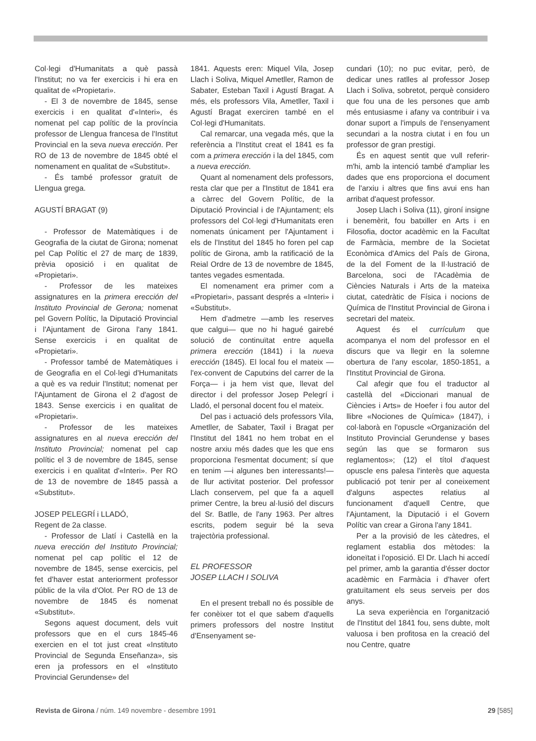Col·legi d'Humanitats a què passà l'Institut; no va fer exercicis i hi era en qualitat de «Propietari».
- El 3 de novembre de 1845, sense exercicis i en qualitat d'«Interi», és nomenat pel cap polític de la província professor de Llengua francesa de l'Institut Provincial en la seva nueva erección. Per RO de 13 de novembre de 1845 obté el nomenament en qualitat de «Substitut».
- És també professor gratuït de Llengua grega.
AGUSTÍ BRAGAT (9)
- Professor de Matemàtiques i de Geografia de la ciutat de Girona; nomenat pel Cap Polític el 27 de març de 1839, prèvia oposició i en qualitat de «Propietari».
- Professor de les mateixes assignatures en la primera erección del Instituto Provincial de Gerona; nomenat pel Govern Polític, la Diputació Provincial i l'Ajuntament de Girona l'any 1841. Sense exercicis i en qualitat de «Propietari».
- Professor també de Matemàtiques i de Geografia en el Col·legi d'Humanitats a què es va reduir l'Institut; nomenat per l'Ajuntament de Girona el 2 d'agost de 1843. Sense exercicis i en qualitat de «Propietari».
- Professor de les mateixes assignatures en al nueva erección del Instituto Provincial; nomenat pel cap polític el 3 de novembre de 1845, sense exercicis i en qualitat d'«Interi». Per RO de 13 de novembre de 1845 passà a «Substitut».
JOSEP PELEGRÍ i LLADÓ,
Regent de 2a classe.
- Professor de Llatí i Castellà en la nueva erección del Instituto Provincial; nomenat pel cap polític el 12 de novembre de 1845, sense exercicis, pel fet d'haver estat anteriorment professor públic de la vila d'Olot. Per RO de 13 de novembre de 1845 és nomenat «Substitut».
Segons aquest document, dels vuit professors que en el curs 1845-46 exercien en el tot just creat «Instituto Provincial de Segunda Enseñanza», sis eren ja professors en el «Instituto Provincial Gerundense» del
1841. Aquests eren: Miquel Vila, Josep Llach i Soliva, Miquel Ametller, Ramon de Sabater, Esteban Taxil i Agustí Bragat. A més, els professors Vila, Ametller, Taxil i Agustí Bragat exerciren també en el Col·legi d'Humanitats.
Cal remarcar, una vegada més, que la referència a l'Institut creat el 1841 es fa com a primera erección i la del 1845, com a nueva erección.
Quant al nomenament dels professors, resta clar que per a l'Institut de 1841 era a càrrec del Govern Polític, de la Diputació Provincial i de l'Ajuntament; els professors del Col·legi d'Humanitats eren nomenats únicament per l'Ajuntament i els de l'Institut del 1845 ho foren pel cap polític de Girona, amb la ratificació de la Reial Ordre de 13 de novembre de 1845, tantes vegades esmentada.
El nomenament era primer com a «Propietari», passant després a «Interi» i «Substitut».
Hem d'admetre —amb les reserves que calgui— que no hi hagué gairebé solució de continuïtat entre aquella primera erección (1841) i la nueva erección (1845). El local fou el mateix —l'ex-convent de Caputxins del carrer de la Força— i ja hem vist que, llevat del director i del professor Josep Pelegrí i Lladó, el personal docent fou el mateix.
Del pas i actuació dels professors Vila, Ametller, de Sabater, Taxil i Bragat per l'Institut del 1841 no hem trobat en el nostre arxiu més dades que les que ens proporciona l'esmentat document; sí que en tenim —i algunes ben interessants!— de llur activitat posterior. Del professor Llach conservem, pel que fa a aquell primer Centre, la breu al·lusió del discurs del Sr. Batlle, de l'any 1963. Per altres escrits, podem seguir bé la seva trajectòria professional.
EL PROFESSOR
JOSEP LLACH I SOLIVA
En el present treball no és possible de fer conèixer tot el que sabem d'aquells primers professors del nostre Institut d'Ensenyament se-
cundari (10); no puc evitar, però, de dedicar unes ratlles al professor Josep Llach i Soliva, sobretot, perquè considero que fou una de les persones que amb més entusiasme i afany va contribuir i va donar suport a l'impuls de l'ensenyament secundari a la nostra ciutat i en fou un professor de gran prestigi.
És en aquest sentit que vull referir-m'hi, amb la intenció també d'ampliar les dades que ens proporciona el document de l'arxiu i altres que fins avui ens han arribat d'aquest professor.
Josep Llach i Soliva (11), gironí insigne i benemèrit, fou batxiller en Arts i en Filosofia, doctor acadèmic en la Facultat de Farmàcia, membre de la Societat Econòmica d'Amics del País de Girona, de la del Foment de la Il·lustració de Barcelona, soci de l'Acadèmia de Ciències Naturals i Arts de la mateixa ciutat, catedràtic de Física i nocions de Química de l'Institut Provincial de Girona i secretari del mateix.
Aquest és el currículum que acompanya el nom del professor en el discurs que va llegir en la solemne obertura de l'any escolar, 1850-1851, a l'Institut Provincial de Girona.
Cal afegir que fou el traductor al castellà del «Diccionari manual de Ciències i Arts» de Hoefer i fou autor del llibre «Nociones de Química» (1847), i col·laborà en l'opuscle «Organización del Instituto Provincial Gerundense y bases según las que se formaron sus reglamentos»; (12) el títol d'aquest opuscle ens palesa l'interès que aquesta publicació pot tenir per al coneixement d'alguns aspectes relatius al funcionament d'aquell Centre, que l'Ajuntament, la Diputació i el Govern Polític van crear a Girona l'any 1841.
Per a la provisió de les càtedres, el reglament establia dos mètodes: la idoneïtat i l'oposició. El Dr. Llach hi accedí pel primer, amb la garantia d'ésser doctor acadèmic en Farmàcia i d'haver ofert gratuïtament els seus serveis per dos anys.
La seva experiència en l'organització de l'Institut del 1841 fou, sens dubte, molt valuosa i ben profitosa en la creació del nou Centre, quatre
Revista de Girona / núm. 149 novembre - desembre 1991 29 [585]